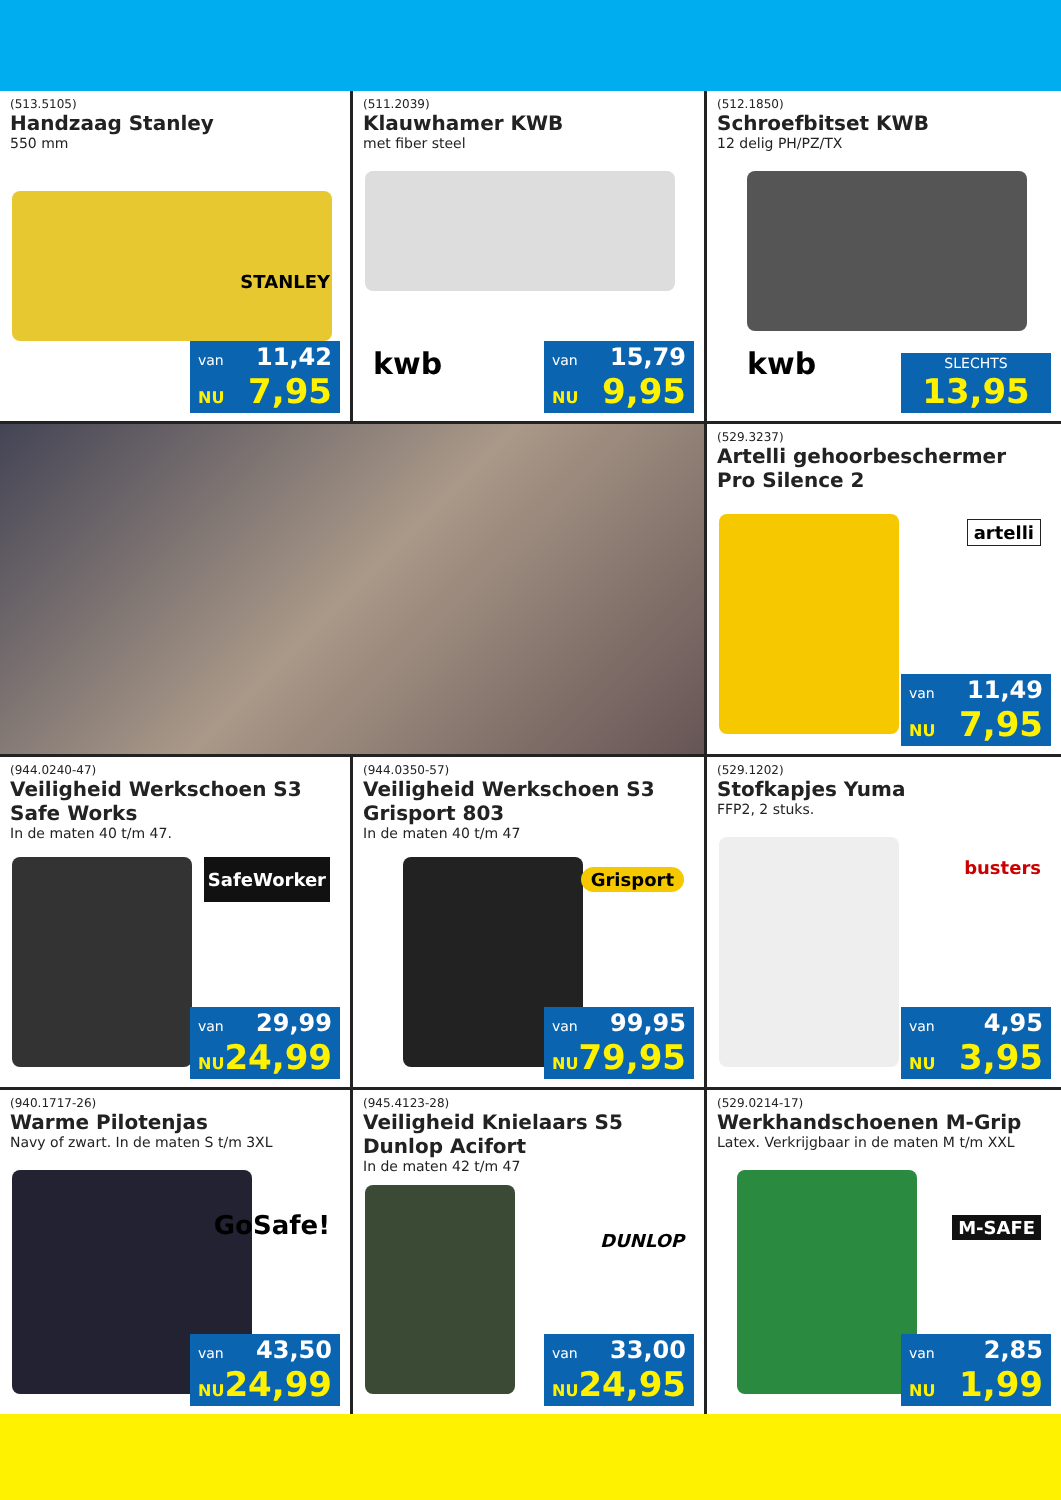(513.5105)
Handzaag Stanley
550 mm
STANLEY
van 11,42
NU 7,95
(511.2039)
Klauwhamer KWB
met fiber steel
kwb
van 15,79
NU 9,95
(512.1850)
Schroefbitset KWB
12 delig PH/PZ/TX
kwb
SLECHTS
13,95
(529.3237)
Artelli gehoorbeschermer Pro Silence 2
artelli
van 11,49
NU 7,95
(944.0240-47)
Veiligheid Werkschoen S3 Safe Works
In de maten 40 t/m 47.
SafeWorker
van 29,99
NU 24,99
(944.0350-57)
Veiligheid Werkschoen S3 Grisport 803
In de maten 40 t/m 47
Grisport
van 99,95
NU 79,95
(529.1202)
Stofkapjes Yuma
FFP2, 2 stuks.
busters
van 4,95
NU 3,95
(940.1717-26)
Warme Pilotenjas
Navy of zwart. In de maten S t/m 3XL
GoSafe!
van 43,50
NU 24,99
(945.4123-28)
Veiligheid Knielaars S5 Dunlop Acifort
In de maten 42 t/m 47
DUNLOP
van 33,00
NU 24,95
(529.0214-17)
Werkhandschoenen M-Grip
Latex. Verkrijgbaar in de maten M t/m XXL
M-SAFE
van 2,85
NU 1,99